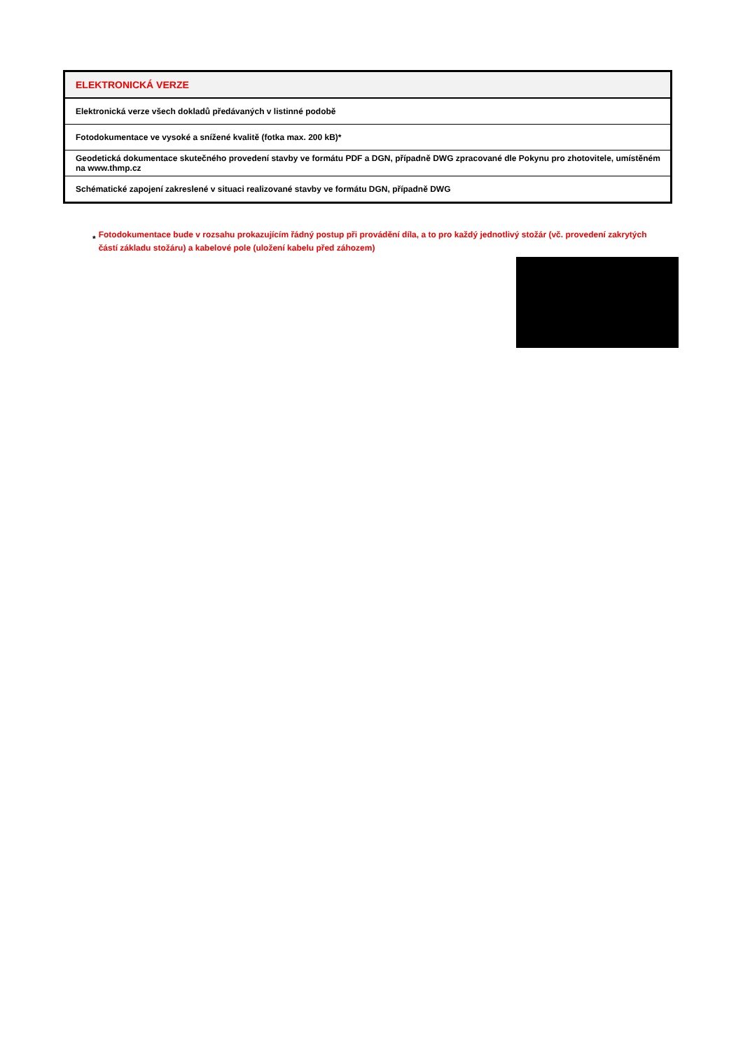| ELEKTRONICKÁ VERZE |
| Elektronická verze všech dokladů předávaných v listinné podobě |
| Fotodokumentace ve vysoké a snížené kvalitě (fotka max. 200 kB)* |
| Geodetická dokumentace skutečného provedení stavby ve formátu PDF a DGN, případně DWG zpracované dle Pokynu pro zhotovitele, umístěném na www.thmp.cz |
| Schématické zapojení zakreslené v situaci realizované stavby ve formátu DGN, případně DWG |
*
Fotodokumentace bude v rozsahu prokazujícím řádný postup při provádění díla, a to pro každý jednotlivý stožár (vč. provedení zakrytých částí základu stožáru) a kabelové pole (uložení kabelu před záhozem)